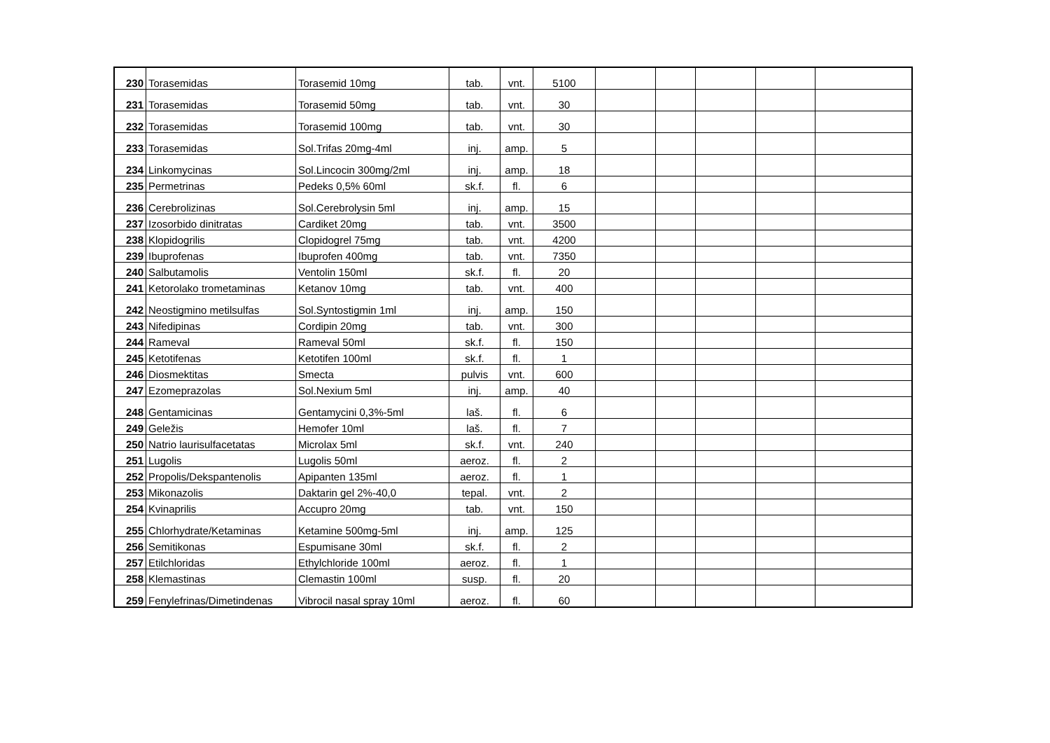| 230 | Torasemidas | Torasemid 10mg | tab. | vnt. | 5100 | | | | | |
| 231 | Torasemidas | Torasemid 50mg | tab. | vnt. | 30 | | | | | |
| 232 | Torasemidas | Torasemid 100mg | tab. | vnt. | 30 | | | | | |
| 233 | Torasemidas | Sol.Trifas 20mg-4ml | inj. | amp. | 5 | | | | | |
| 234 | Linkomycinas | Sol.Lincocin 300mg/2ml | inj. | amp. | 18 | | | | | |
| 235 | Permetrinas | Pedeks 0,5% 60ml | sk.f. | fl. | 6 | | | | | |
| 236 | Cerebrolizinas | Sol.Cerebrolysin 5ml | inj. | amp. | 15 | | | | | |
| 237 | Izosorbido dinitratas | Cardiket 20mg | tab. | vnt. | 3500 | | | | | |
| 238 | Klopidogrilis | Clopidogrel 75mg | tab. | vnt. | 4200 | | | | | |
| 239 | Ibuprofenas | Ibuprofen 400mg | tab. | vnt. | 7350 | | | | | |
| 240 | Salbutamolis | Ventolin 150ml | sk.f. | fl. | 20 | | | | | |
| 241 | Ketorolako trometaminas | Ketanov 10mg | tab. | vnt. | 400 | | | | | |
| 242 | Neostigmino metilsulfas | Sol.Syntostigmin 1ml | inj. | amp. | 150 | | | | | |
| 243 | Nifedipinas | Cordipin 20mg | tab. | vnt. | 300 | | | | | |
| 244 | Rameval | Rameval 50ml | sk.f. | fl. | 150 | | | | | |
| 245 | Ketotifenas | Ketotifen 100ml | sk.f. | fl. | 1 | | | | | |
| 246 | Diosmektitas | Smecta | pulvis | vnt. | 600 | | | | | |
| 247 | Ezomeprazolas | Sol.Nexium 5ml | inj. | amp. | 40 | | | | | |
| 248 | Gentamicinas | Gentamycini 0,3%-5ml | laš. | fl. | 6 | | | | | |
| 249 | Geležis | Hemofer 10ml | laš. | fl. | 7 | | | | | |
| 250 | Natrio laurisulfacetatas | Microlax 5ml | sk.f. | vnt. | 240 | | | | | |
| 251 | Lugolis | Lugolis 50ml | aeroz. | fl. | 2 | | | | | |
| 252 | Propolis/Dekspantenolis | Apipanten 135ml | aeroz. | fl. | 1 | | | | | |
| 253 | Mikonazolis | Daktarin gel 2%-40,0 | tepal. | vnt. | 2 | | | | | |
| 254 | Kvinaprilis | Accupro 20mg | tab. | vnt. | 150 | | | | | |
| 255 | Chlorhydrate/Ketaminas | Ketamine 500mg-5ml | inj. | amp. | 125 | | | | | |
| 256 | Semitikonas | Espumisane 30ml | sk.f. | fl. | 2 | | | | | |
| 257 | Etilchloridas | Ethylchloride 100ml | aeroz. | fl. | 1 | | | | | |
| 258 | Klemastinas | Clemastin 100ml | susp. | fl. | 20 | | | | | |
| 259 | Fenylefrinas/Dimetindenas | Vibrocil nasal spray 10ml | aeroz. | fl. | 60 | | | | | |